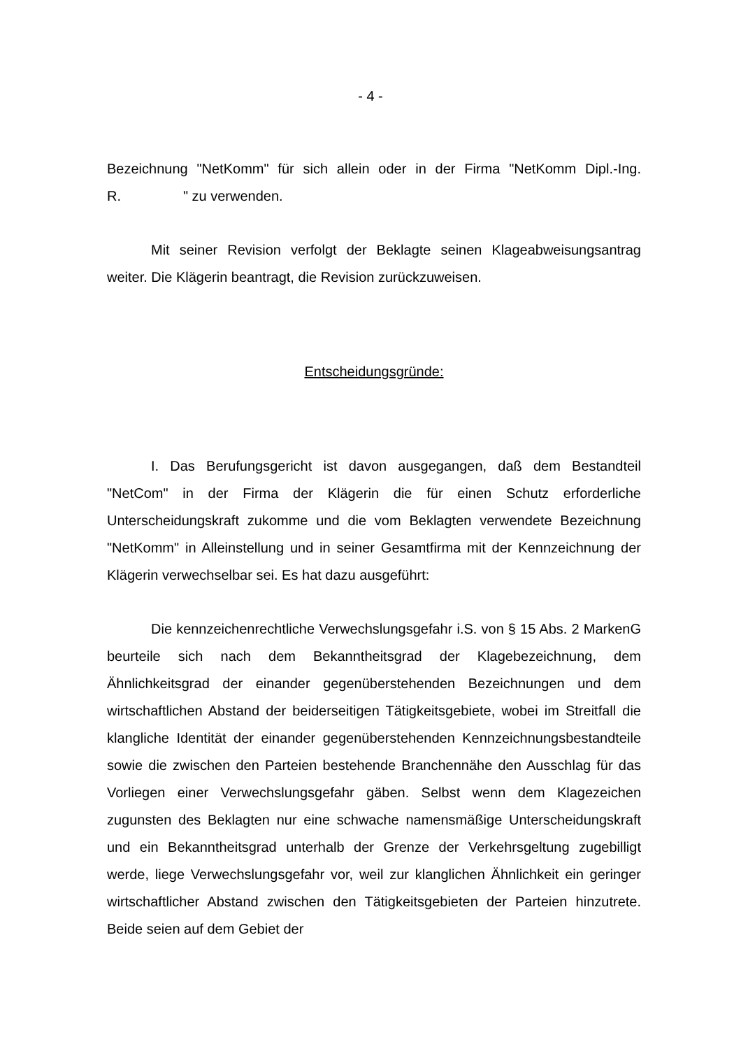- 4 -
Bezeichnung "NetKomm" für sich allein oder in der Firma "NetKomm Dipl.-Ing. R. " zu verwenden.
Mit seiner Revision verfolgt der Beklagte seinen Klageabweisungsantrag weiter. Die Klägerin beantragt, die Revision zurückzuweisen.
Entscheidungsgründe:
I. Das Berufungsgericht ist davon ausgegangen, daß dem Bestandteil "NetCom" in der Firma der Klägerin die für einen Schutz erforderliche Unterscheidungskraft zukomme und die vom Beklagten verwendete Bezeichnung "NetKomm" in Alleinstellung und in seiner Gesamtfirma mit der Kennzeichnung der Klägerin verwechselbar sei. Es hat dazu ausgeführt:
Die kennzeichenrechtliche Verwechslungsgefahr i.S. von § 15 Abs. 2 MarkenG beurteile sich nach dem Bekanntheitsgrad der Klagebezeichnung, dem Ähnlichkeitsgrad der einander gegenüberstehenden Bezeichnungen und dem wirtschaftlichen Abstand der beiderseitigen Tätigkeitsgebiete, wobei im Streitfall die klangliche Identität der einander gegenüberstehenden Kennzeichnungsbestandteile sowie die zwischen den Parteien bestehende Branchennähe den Ausschlag für das Vorliegen einer Verwechslungsgefahr gäben. Selbst wenn dem Klagezeichen zugunsten des Beklagten nur eine schwache namensmäßige Unterscheidungskraft und ein Bekanntheitsgrad unterhalb der Grenze der Verkehrsgeltung zugebilligt werde, liege Verwechslungsgefahr vor, weil zur klanglichen Ähnlichkeit ein geringer wirtschaftlicher Abstand zwischen den Tätigkeitsgebieten der Parteien hinzutrete. Beide seien auf dem Gebiet der